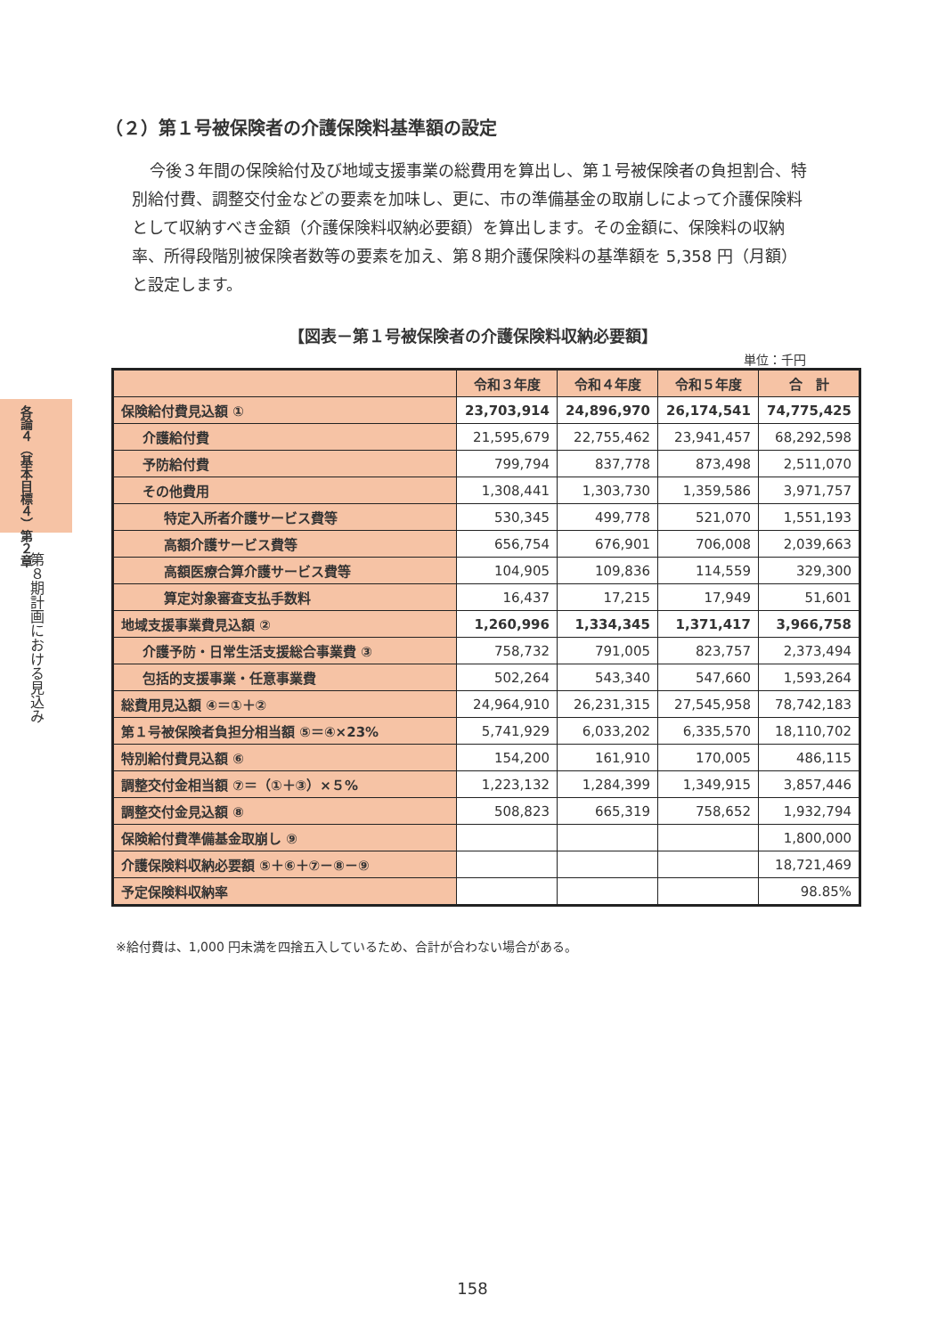各論４（基本目標４）第２章
第８期計画における見込み
（２）第１号被保険者の介護保険料基準額の設定
今後３年間の保険給付及び地域支援事業の総費用を算出し、第１号被保険者の負担割合、特別給付費、調整交付金などの要素を加味し、更に、市の準備基金の取崩しによって介護保険料として収納すべき金額（介護保険料収納必要額）を算出します。その金額に、保険料の収納率、所得段階別被保険者数等の要素を加え、第８期介護保険料の基準額を 5,358 円（月額）と設定します。
【図表－第１号被保険者の介護保険料収納必要額】
単位：千円
| | 令和３年度 | 令和４年度 | 令和５年度 | 合 計 |
| --- | --- | --- | --- | --- |
| 保険給付費見込額 ① | 23,703,914 | 24,896,970 | 26,174,541 | 74,775,425 |
| 介護給付費 | 21,595,679 | 22,755,462 | 23,941,457 | 68,292,598 |
| 予防給付費 | 799,794 | 837,778 | 873,498 | 2,511,070 |
| その他費用 | 1,308,441 | 1,303,730 | 1,359,586 | 3,971,757 |
| 特定入所者介護サービス費等 | 530,345 | 499,778 | 521,070 | 1,551,193 |
| 高額介護サービス費等 | 656,754 | 676,901 | 706,008 | 2,039,663 |
| 高額医療合算介護サービス費等 | 104,905 | 109,836 | 114,559 | 329,300 |
| 算定対象審査支払手数料 | 16,437 | 17,215 | 17,949 | 51,601 |
| 地域支援事業費見込額 ② | 1,260,996 | 1,334,345 | 1,371,417 | 3,966,758 |
| 介護予防・日常生活支援総合事業費 ③ | 758,732 | 791,005 | 823,757 | 2,373,494 |
| 包括的支援事業・任意事業費 | 502,264 | 543,340 | 547,660 | 1,593,264 |
| 総費用見込額 ④＝①＋② | 24,964,910 | 26,231,315 | 27,545,958 | 78,742,183 |
| 第１号被保険者負担分相当額 ⑤＝④×23% | 5,741,929 | 6,033,202 | 6,335,570 | 18,110,702 |
| 特別給付費見込額 ⑥ | 154,200 | 161,910 | 170,005 | 486,115 |
| 調整交付金相当額 ⑦＝（①＋③）×５% | 1,223,132 | 1,284,399 | 1,349,915 | 3,857,446 |
| 調整交付金見込額 ⑧ | 508,823 | 665,319 | 758,652 | 1,932,794 |
| 保険給付費準備基金取崩し ⑨ | | | | 1,800,000 |
| 介護保険料収納必要額 ⑤＋⑥＋⑦－⑧－⑨ | | | | 18,721,469 |
| 予定保険料収納率 | | | | 98.85% |
※給付費は、1,000 円未満を四捨五入しているため、合計が合わない場合がある。
158